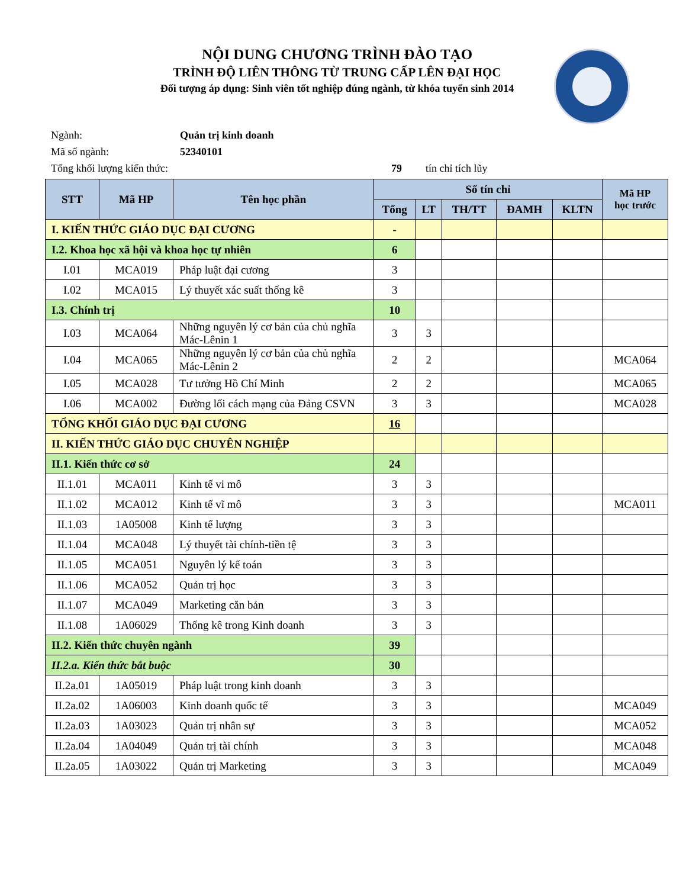NỘI DUNG CHƯƠNG TRÌNH ĐÀO TẠO
TRÌNH ĐỘ LIÊN THÔNG TỪ TRUNG CẤP LÊN ĐẠI HỌC
Đối tượng áp dụng: Sinh viên tốt nghiệp đúng ngành, từ khóa tuyển sinh 2014
Ngành: Quản trị kinh doanh
Mã số ngành: 52340101
Tổng khối lượng kiến thức: 79 tín chỉ tích lũy
| STT | Mã HP | Tên học phần | Số tín chỉ | | | | | Mã HP học trước |
| --- | --- | --- | --- | --- | --- | --- | --- | --- |
| | | | Tổng | LT | TH/TT | ĐAMH | KLTN | |
| I. KIẾN THỨC GIÁO DỤC ĐẠI CƯƠNG | | | - | | | | | |
| I.2. Khoa học xã hội và khoa học tự nhiên | | | 6 | | | | | |
| I.01 | MCA019 | Pháp luật đại cương | 3 | | | | | |
| I.02 | MCA015 | Lý thuyết xác suất thống kê | 3 | | | | | |
| I.3. Chính trị | | | 10 | | | | | |
| I.03 | MCA064 | Những nguyên lý cơ bản của chủ nghĩa Mác-Lênin 1 | 3 | 3 | | | | |
| I.04 | MCA065 | Những nguyên lý cơ bản của chủ nghĩa Mác-Lênin 2 | 2 | 2 | | | | MCA064 |
| I.05 | MCA028 | Tư tưởng Hồ Chí Minh | 2 | 2 | | | | MCA065 |
| I.06 | MCA002 | Đường lối cách mạng của Đảng CSVN | 3 | 3 | | | | MCA028 |
| TỔNG KHỐI GIÁO DỤC ĐẠI CƯƠNG | | | 16 | | | | | |
| II. KIẾN THỨC GIÁO DỤC CHUYÊN NGHIỆP | | | | | | | | |
| II.1. Kiến thức cơ sở | | | 24 | | | | | |
| II.1.01 | MCA011 | Kinh tế vi mô | 3 | 3 | | | | |
| II.1.02 | MCA012 | Kinh tế vĩ mô | 3 | 3 | | | | MCA011 |
| II.1.03 | 1A05008 | Kinh tế lượng | 3 | 3 | | | | |
| II.1.04 | MCA048 | Lý thuyết tài chính-tiền tệ | 3 | 3 | | | | |
| II.1.05 | MCA051 | Nguyên lý kế toán | 3 | 3 | | | | |
| II.1.06 | MCA052 | Quản trị học | 3 | 3 | | | | |
| II.1.07 | MCA049 | Marketing căn bản | 3 | 3 | | | | |
| II.1.08 | 1A06029 | Thống kê trong Kinh doanh | 3 | 3 | | | | |
| II.2. Kiến thức chuyên ngành | | | 39 | | | | | |
| II.2.a. Kiến thức bắt buộc | | | 30 | | | | | |
| II.2a.01 | 1A05019 | Pháp luật trong kinh doanh | 3 | 3 | | | | |
| II.2a.02 | 1A06003 | Kinh doanh quốc tế | 3 | 3 | | | | MCA049 |
| II.2a.03 | 1A03023 | Quản trị nhân sự | 3 | 3 | | | | MCA052 |
| II.2a.04 | 1A04049 | Quản trị tài chính | 3 | 3 | | | | MCA048 |
| II.2a.05 | 1A03022 | Quản trị Marketing | 3 | 3 | | | | MCA049 |